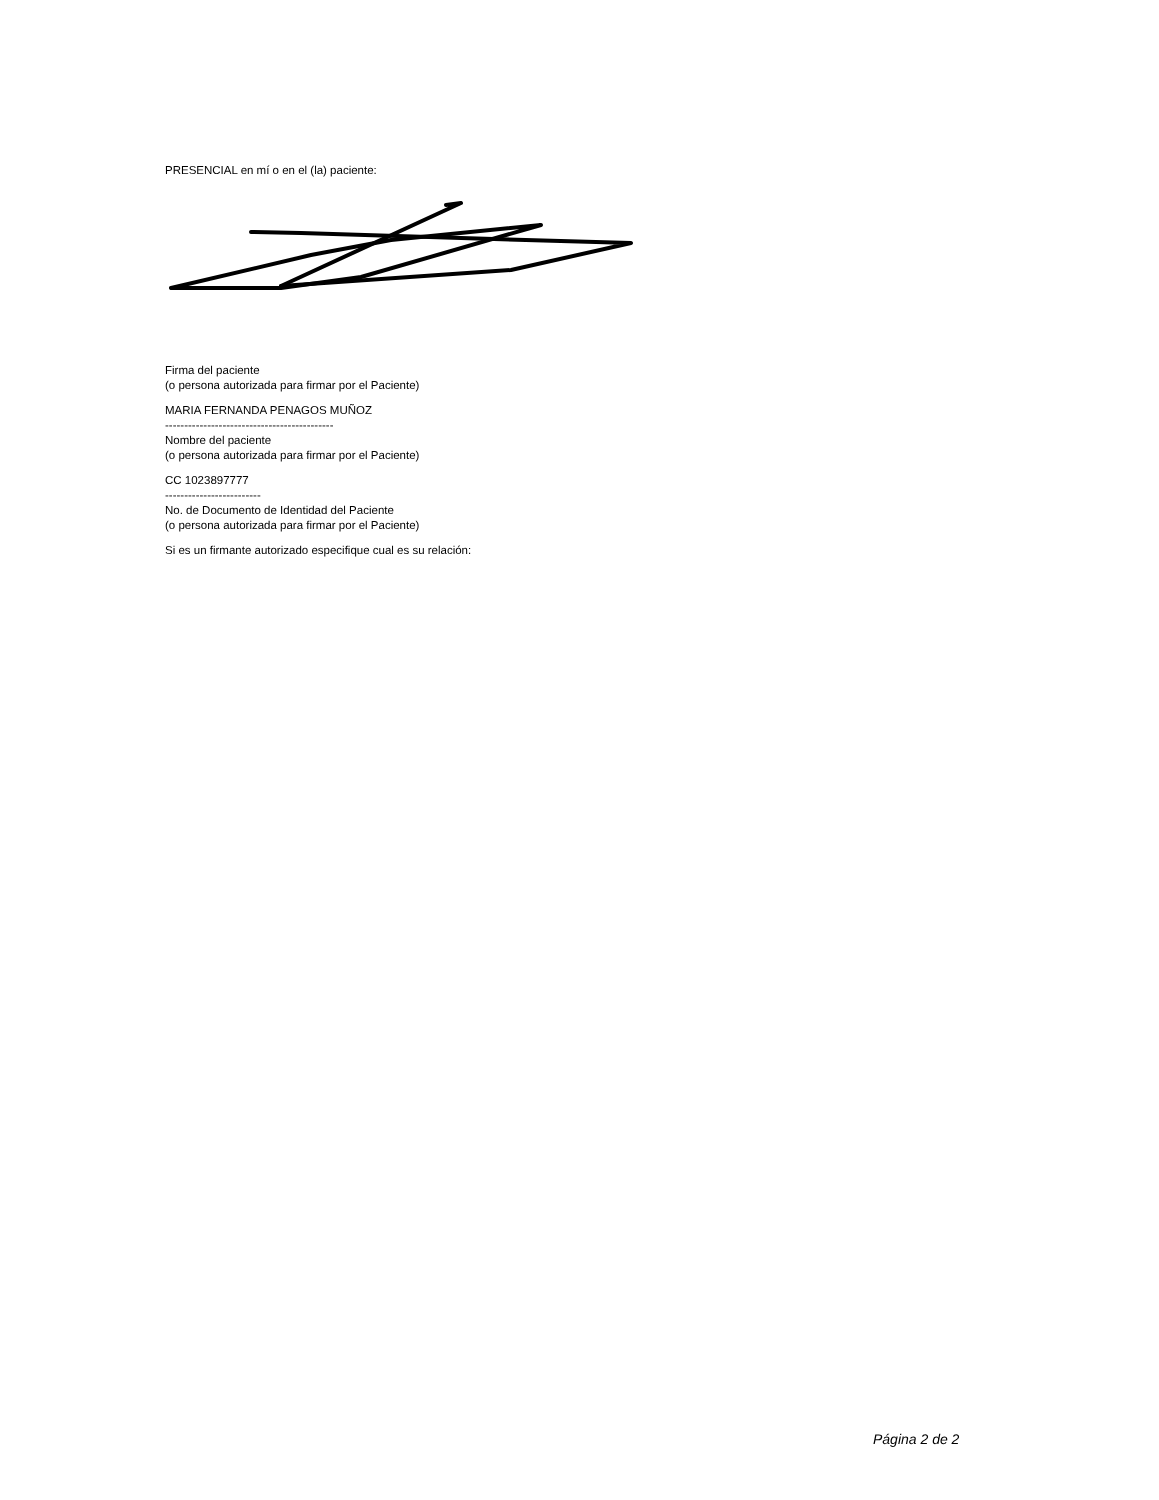PRESENCIAL en mí o en el (la) paciente:
Firma del paciente
(o persona autorizada para firmar por el Paciente)
MARIA FERNANDA PENAGOS MUÑOZ
--------------------------------------------
Nombre del paciente
(o persona autorizada para firmar por el Paciente)
CC 1023897777
-------------------------
No. de Documento de Identidad del Paciente
(o persona autorizada para firmar por el Paciente)
Si es un firmante autorizado especifique cual es su relación:
Página 2 de 2